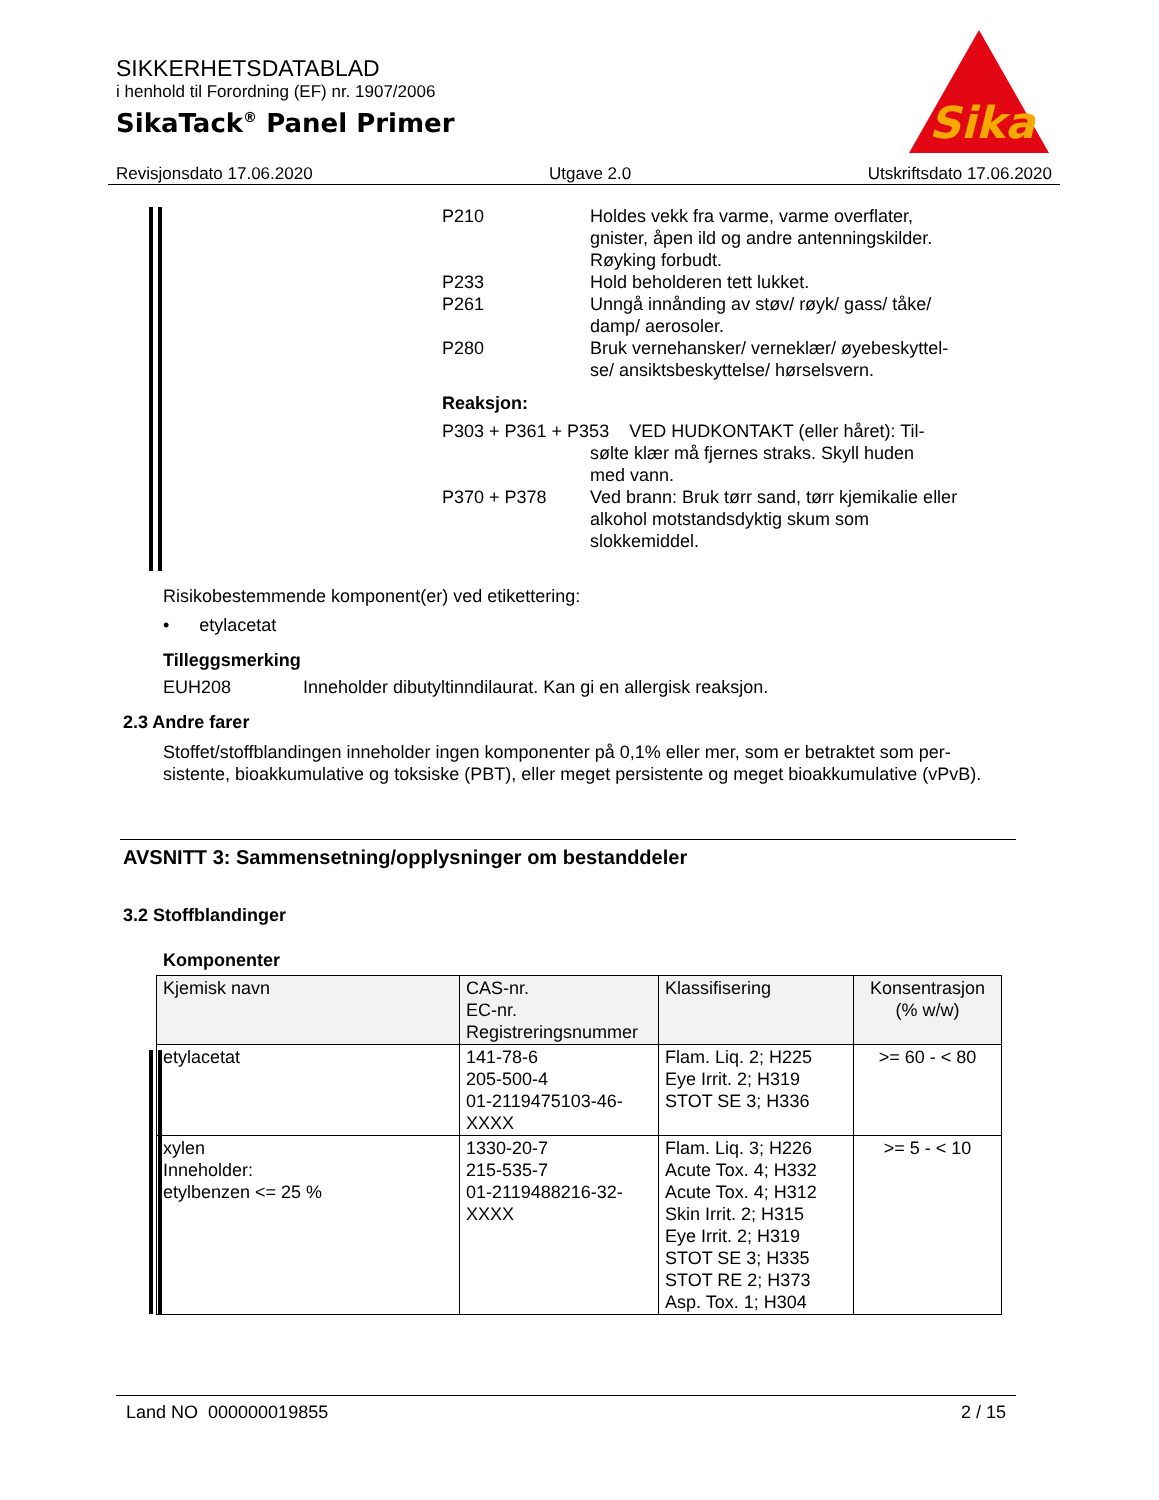SIKKERHETSDATABLAD
i henhold til Forordning (EF) nr. 1907/2006
SikaTack<sup>®</sup> Panel Primer
Sika
Revisjonsdato 17.06.2020 Utgave 2.0 Utskriftsdato 17.06.2020
P210 Holdes vekk fra varme, varme overflater, gnister, åpen ild og andre antenningskilder. Røyking forbudt.
P233 Hold beholderen tett lukket.
P261 Unngå innånding av støv/ røyk/ gass/ tåke/ damp/ aerosoler.
P280 Bruk vernehansker/ verneklær/ øyebeskyttel-se/ ansiktsbeskyttelse/ hørselsvern.
Reaksjon:
P303 + P361 + P353 VED HUDKONTAKT (eller håret): Til-
sølte klær må fjernes straks. Skyll huden
med vann.
P370 + P378 Ved brann: Bruk tørr sand, tørr kjemikalie eller alkohol motstandsdyktig skum som slokkemiddel.
Risikobestemmende komponent(er) ved etikettering:
• etylacetat
Tilleggsmerking
EUH208 Inneholder dibutyltinndilaurat. Kan gi en allergisk reaksjon.
2.3 Andre farer
Stoffet/stoffblandingen inneholder ingen komponenter på 0,1% eller mer, som er betraktet som per-sistente, bioakkumulative og toksiske (PBT), eller meget persistente og meget bioakkumulative (vPvB).
AVSNITT 3: Sammensetning/opplysninger om bestanddeler
3.2 Stoffblandinger
Komponenter
| Kjemisk navn | CAS-nr. EC-nr. Registreringsnummer | Klassifisering | Konsentrasjon (% w/w) |
| --- | --- | --- | --- |
| etylacetat | 141-78-6 205-500-4 01-2119475103-46- XXXX | Flam. Liq. 2; H225 Eye Irrit. 2; H319 STOT SE 3; H336 | >= 60 - < 80 |
| xylen Inneholder: etylbenzen <= 25 % | 1330-20-7 215-535-7 01-2119488216-32- XXXX | Flam. Liq. 3; H226 Acute Tox. 4; H332 Acute Tox. 4; H312 Skin Irrit. 2; H315 Eye Irrit. 2; H319 STOT SE 3; H335 STOT RE 2; H373 Asp. Tox. 1; H304 | >= 5 - < 10 |
Land NO 000000019855 2 / 15